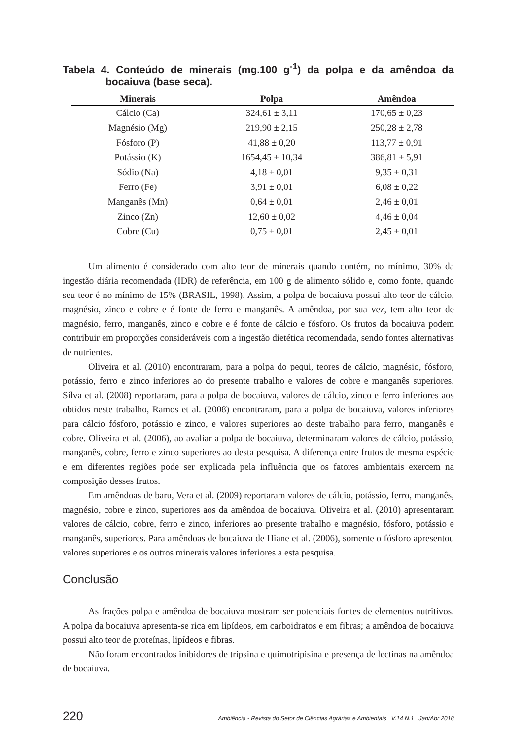Tabela 4. Conteúdo de minerais (mg.100 g<sup>-1</sup>) da polpa e da amêndoa da bocaiuva (base seca).
| Minerais | Polpa | Amêndoa |
| --- | --- | --- |
| Cálcio (Ca) | 324,61 ± 3,11 | 170,65 ± 0,23 |
| Magnésio (Mg) | 219,90 ± 2,15 | 250,28 ± 2,78 |
| Fósforo (P) | 41,88 ± 0,20 | 113,77 ± 0,91 |
| Potássio (K) | 1654,45 ± 10,34 | 386,81 ± 5,91 |
| Sódio (Na) | 4,18 ± 0,01 | 9,35 ± 0,31 |
| Ferro (Fe) | 3,91 ± 0,01 | 6,08 ± 0,22 |
| Manganês (Mn) | 0,64 ± 0,01 | 2,46 ± 0,01 |
| Zinco (Zn) | 12,60 ± 0,02 | 4,46 ± 0,04 |
| Cobre (Cu) | 0,75 ± 0,01 | 2,45 ± 0,01 |
Um alimento é considerado com alto teor de minerais quando contém, no mínimo, 30% da ingestão diária recomendada (IDR) de referência, em 100 g de alimento sólido e, como fonte, quando seu teor é no mínimo de 15% (BRASIL, 1998). Assim, a polpa de bocaiuva possui alto teor de cálcio, magnésio, zinco e cobre e é fonte de ferro e manganês. A amêndoa, por sua vez, tem alto teor de magnésio, ferro, manganês, zinco e cobre e é fonte de cálcio e fósforo. Os frutos da bocaiuva podem contribuir em proporções consideráveis com a ingestão dietética recomendada, sendo fontes alternativas de nutrientes.
Oliveira et al. (2010) encontraram, para a polpa do pequi, teores de cálcio, magnésio, fósforo, potássio, ferro e zinco inferiores ao do presente trabalho e valores de cobre e manganês superiores. Silva et al. (2008) reportaram, para a polpa de bocaiuva, valores de cálcio, zinco e ferro inferiores aos obtidos neste trabalho, Ramos et al. (2008) encontraram, para a polpa de bocaiuva, valores inferiores para cálcio fósforo, potássio e zinco, e valores superiores ao deste trabalho para ferro, manganês e cobre. Oliveira et al. (2006), ao avaliar a polpa de bocaiuva, determinaram valores de cálcio, potássio, manganês, cobre, ferro e zinco superiores ao desta pesquisa. A diferença entre frutos de mesma espécie e em diferentes regiões pode ser explicada pela influência que os fatores ambientais exercem na composição desses frutos.
Em amêndoas de baru, Vera et al. (2009) reportaram valores de cálcio, potássio, ferro, manganês, magnésio, cobre e zinco, superiores aos da amêndoa de bocaiuva. Oliveira et al. (2010) apresentaram valores de cálcio, cobre, ferro e zinco, inferiores ao presente trabalho e magnésio, fósforo, potássio e manganês, superiores. Para amêndoas de bocaiuva de Hiane et al. (2006), somente o fósforo apresentou valores superiores e os outros minerais valores inferiores a esta pesquisa.
Conclusão
As frações polpa e amêndoa de bocaiuva mostram ser potenciais fontes de elementos nutritivos. A polpa da bocaiuva apresenta-se rica em lipídeos, em carboidratos e em fibras; a amêndoa de bocaiuva possui alto teor de proteínas, lipídeos e fibras.
Não foram encontrados inibidores de tripsina e quimotripisina e presença de lectinas na amêndoa de bocaiuva.
220 Ambiência - Revista do Setor de Ciências Agrárias e Ambientais V.14 N.1 Jan/Abr 2018